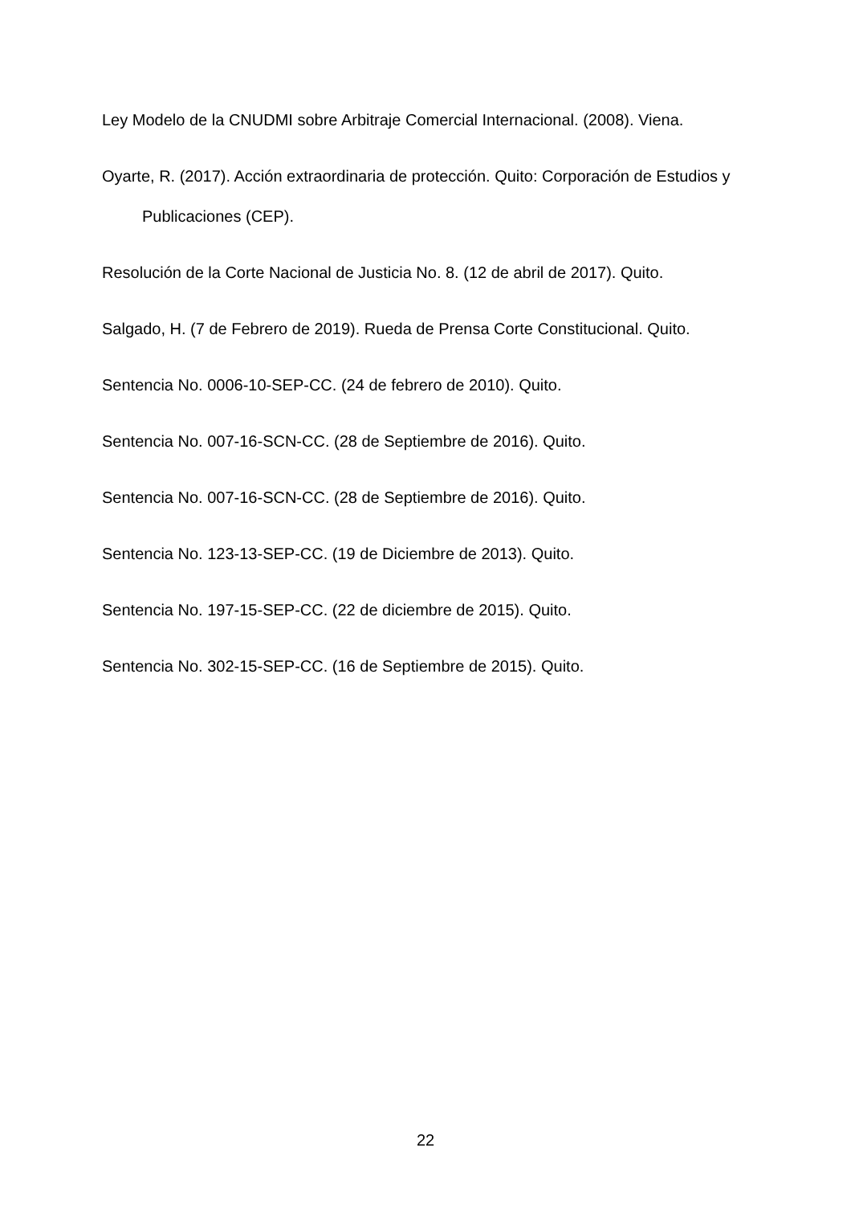Ley Modelo de la CNUDMI sobre Arbitraje Comercial Internacional. (2008). Viena.
Oyarte, R. (2017). Acción extraordinaria de protección. Quito: Corporación de Estudios y Publicaciones (CEP).
Resolución de la Corte Nacional de Justicia No. 8. (12 de abril de 2017). Quito.
Salgado, H. (7 de Febrero de 2019). Rueda de Prensa Corte Constitucional. Quito.
Sentencia No. 0006-10-SEP-CC. (24 de febrero de 2010). Quito.
Sentencia No. 007-16-SCN-CC. (28 de Septiembre de 2016). Quito.
Sentencia No. 007-16-SCN-CC. (28 de Septiembre de 2016). Quito.
Sentencia No. 123-13-SEP-CC. (19 de Diciembre de 2013). Quito.
Sentencia No. 197-15-SEP-CC. (22 de diciembre de 2015). Quito.
Sentencia No. 302-15-SEP-CC. (16 de Septiembre de 2015). Quito.
22